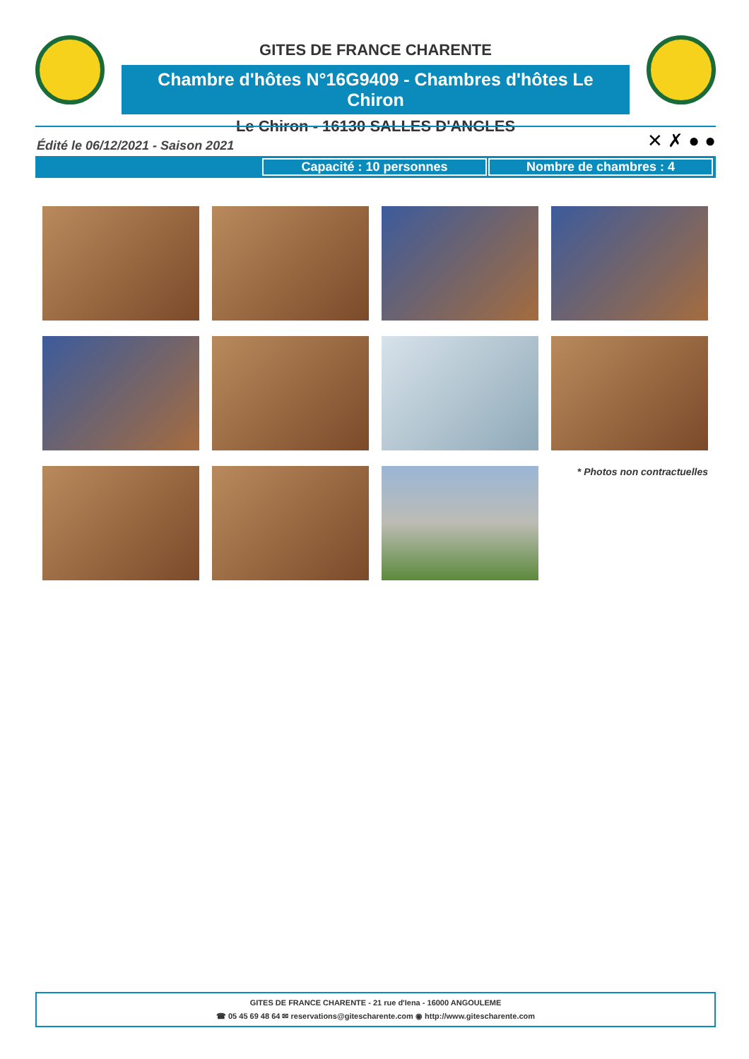GITES DE FRANCE CHARENTE
Chambre d'hôtes N°16G9409 - Chambres d'hôtes Le Chiron
Le Chiron - 16130 SALLES D'ANGLES
Édité le 06/12/2021 - Saison 2021
✕ ✗ ● ●
Capacité : 10 personnes Nombre de chambres : 4
* Photos non contractuelles
GITES DE FRANCE CHARENTE - 21 rue d'Iena - 16000 ANGOULEME
☎ 05 45 69 48 64 ✉ reservations@gitescharente.com ◉ http://www.gitescharente.com